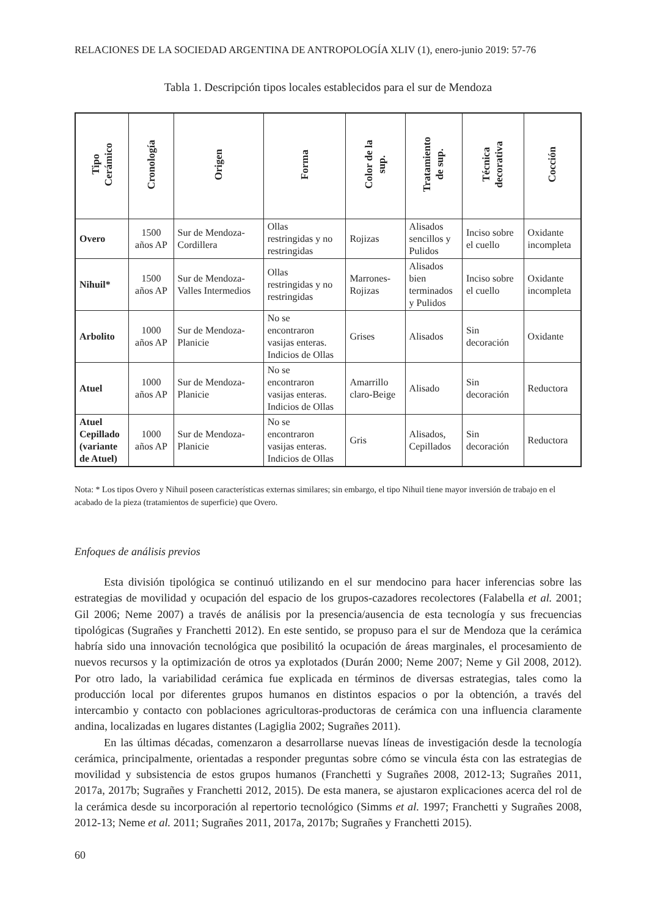RELACIONES DE LA SOCIEDAD ARGENTINA DE ANTROPOLOGÍA XLIV (1), enero-junio 2019: 57-76
Tabla 1. Descripción tipos locales establecidos para el sur de Mendoza
| Tipo Cerámico | Cronología | Origen | Forma | Color de la sup. | Tratamiento de sup. | Técnica decorativa | Cocción |
| --- | --- | --- | --- | --- | --- | --- | --- |
| Overo | 1500 años AP | Sur de Mendoza- Cordillera | Ollas restringidas y no restringidas | Rojizas | Alisados sencillos y Pulidos | Inciso sobre el cuello | Oxidante incompleta |
| Nihuil* | 1500 años AP | Sur de Mendoza- Valles Intermedios | Ollas restringidas y no restringidas | Marrones- Rojizas | Alisados bien terminados y Pulidos | Inciso sobre el cuello | Oxidante incompleta |
| Arbolito | 1000 años AP | Sur de Mendoza- Planicie | No se encontraron vasijas enteras. Indicios de Ollas | Grises | Alisados | Sin decoración | Oxidante |
| Atuel | 1000 años AP | Sur de Mendoza- Planicie | No se encontraron vasijas enteras. Indicios de Ollas | Amarrillo claro-Beige | Alisado | Sin decoración | Reductora |
| Atuel Cepillado (variante de Atuel) | 1000 años AP | Sur de Mendoza- Planicie | No se encontraron vasijas enteras. Indicios de Ollas | Gris | Alisados, Cepillados | Sin decoración | Reductora |
Nota: * Los tipos Overo y Nihuil poseen características externas similares; sin embargo, el tipo Nihuil tiene mayor inversión de trabajo en el acabado de la pieza (tratamientos de superficie) que Overo.
Enfoques de análisis previos
Esta división tipológica se continuó utilizando en el sur mendocino para hacer inferencias sobre las estrategias de movilidad y ocupación del espacio de los grupos-cazadores recolectores (Falabella et al. 2001; Gil 2006; Neme 2007) a través de análisis por la presencia/ausencia de esta tecnología y sus frecuencias tipológicas (Sugrañes y Franchetti 2012). En este sentido, se propuso para el sur de Mendoza que la cerámica habría sido una innovación tecnológica que posibilitó la ocupación de áreas marginales, el procesamiento de nuevos recursos y la optimización de otros ya explotados (Durán 2000; Neme 2007; Neme y Gil 2008, 2012). Por otro lado, la variabilidad cerámica fue explicada en términos de diversas estrategias, tales como la producción local por diferentes grupos humanos en distintos espacios o por la obtención, a través del intercambio y contacto con poblaciones agricultoras-productoras de cerámica con una influencia claramente andina, localizadas en lugares distantes (Lagiglia 2002; Sugrañes 2011).
En las últimas décadas, comenzaron a desarrollarse nuevas líneas de investigación desde la tecnología cerámica, principalmente, orientadas a responder preguntas sobre cómo se vincula ésta con las estrategias de movilidad y subsistencia de estos grupos humanos (Franchetti y Sugrañes 2008, 2012-13; Sugrañes 2011, 2017a, 2017b; Sugrañes y Franchetti 2012, 2015). De esta manera, se ajustaron explicaciones acerca del rol de la cerámica desde su incorporación al repertorio tecnológico (Simms et al. 1997; Franchetti y Sugrañes 2008, 2012-13; Neme et al. 2011; Sugrañes 2011, 2017a, 2017b; Sugrañes y Franchetti 2015).
60